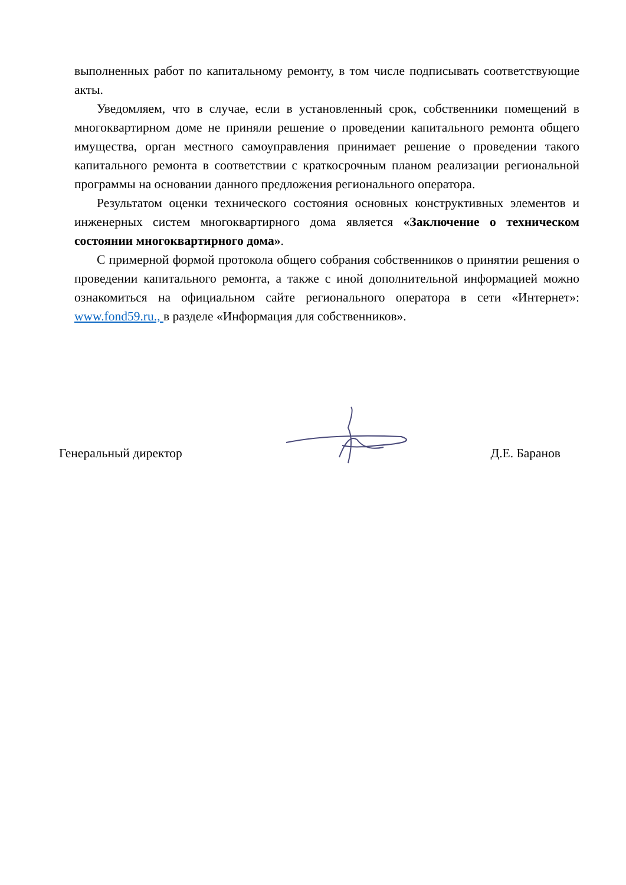выполненных работ по капитальному ремонту, в том числе подписывать соответствующие акты.
Уведомляем, что в случае, если в установленный срок, собственники помещений в многоквартирном доме не приняли решение о проведении капитального ремонта общего имущества, орган местного самоуправления принимает решение о проведении такого капитального ремонта в соответствии с краткосрочным планом реализации региональной программы на основании данного предложения регионального оператора.
Результатом оценки технического состояния основных конструктивных элементов и инженерных систем многоквартирного дома является «Заключение о техническом состоянии многоквартирного дома».
С примерной формой протокола общего собрания собственников о принятии решения о проведении капитального ремонта, а также с иной дополнительной информацией можно ознакомиться на официальном сайте регионального оператора в сети «Интернет»: www.fond59.ru., в разделе «Информация для собственников».
Генеральный директор Д.Е. Баранов